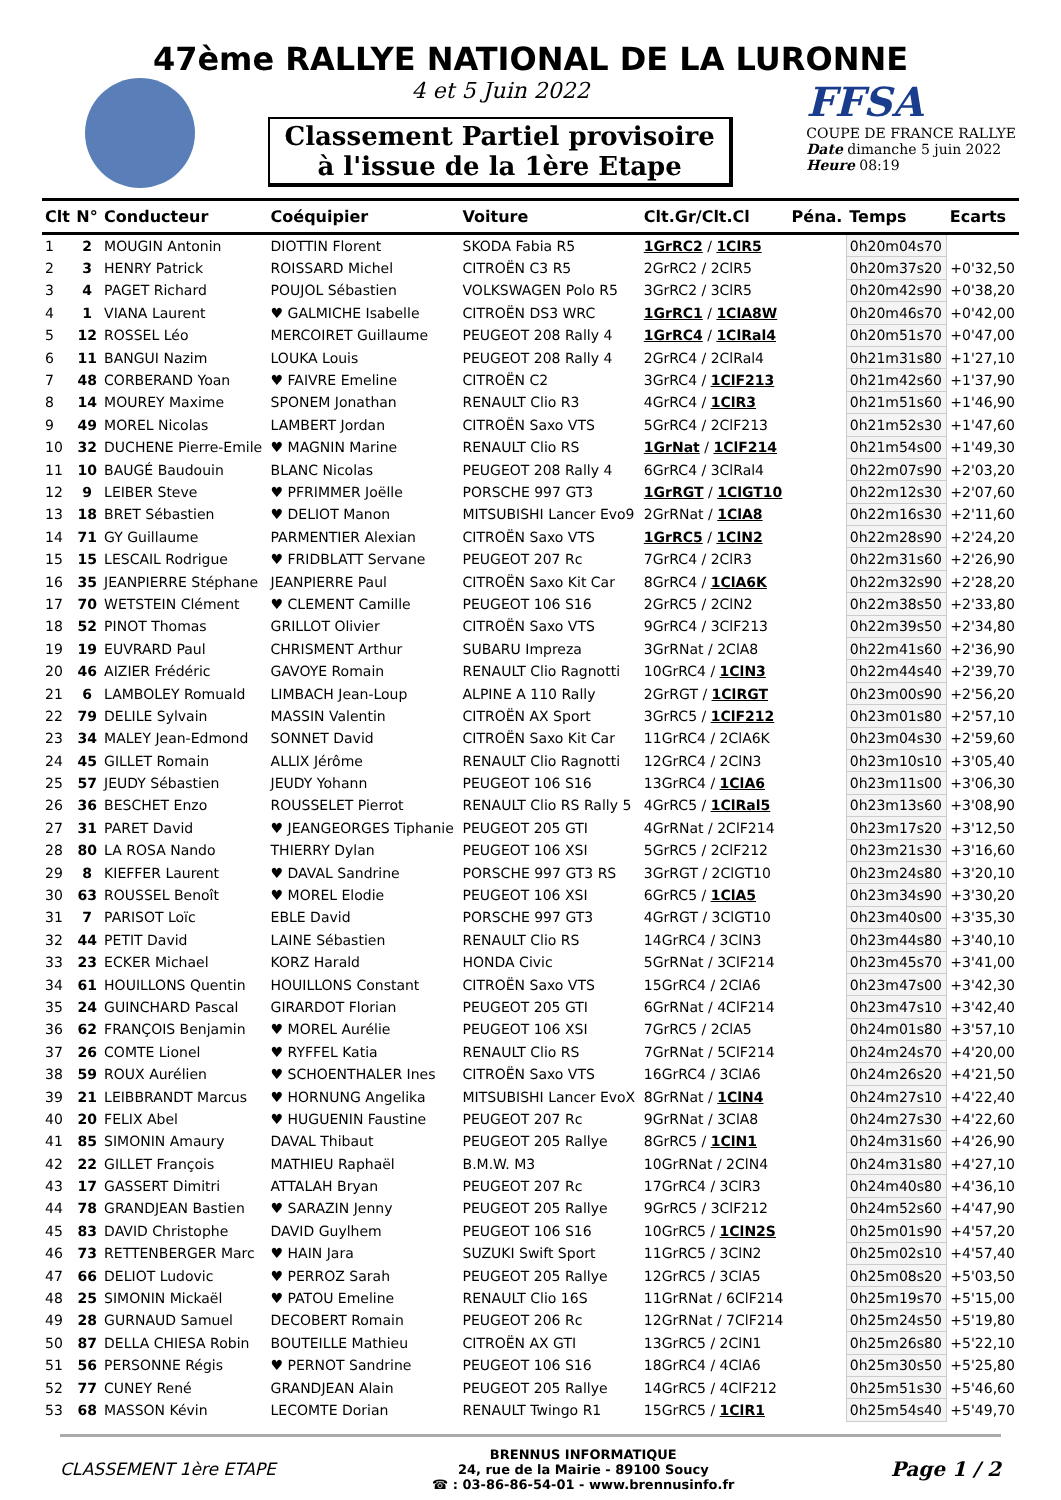47ème RALLYE NATIONAL DE LA LURONNE
4 et 5 Juin 2022
Classement Partiel provisoire
à l'issue de la 1ère Etape
FFSA
COUPE DE FRANCE RALLYE
Date dimanche 5 juin 2022
Heure 08:19
| Clt | N° | Conducteur | Coéquipier | Voiture | Clt.Gr/Clt.Cl | Péna. | Temps | Ecarts |
| --- | --- | --- | --- | --- | --- | --- | --- | --- |
| 1 | 2 | MOUGIN Antonin | DIOTTIN Florent | SKODA Fabia R5 | 1GrRC2 / 1ClR5 | | 0h20m04s70 | |
| 2 | 3 | HENRY Patrick | ROISSARD Michel | CITROËN C3 R5 | 2GrRC2 / 2ClR5 | | 0h20m37s20 | +0'32,50 |
| 3 | 4 | PAGET Richard | POUJOL Sébastien | VOLKSWAGEN Polo R5 | 3GrRC2 / 3ClR5 | | 0h20m42s90 | +0'38,20 |
| 4 | 1 | VIANA Laurent | ♥ GALMICHE Isabelle | CITROËN DS3 WRC | 1GrRC1 / 1ClA8W | | 0h20m46s70 | +0'42,00 |
| 5 | 12 | ROSSEL Léo | MERCOIRET Guillaume | PEUGEOT 208 Rally 4 | 1GrRC4 / 1ClRal4 | | 0h20m51s70 | +0'47,00 |
| 6 | 11 | BANGUI Nazim | LOUKA Louis | PEUGEOT 208 Rally 4 | 2GrRC4 / 2ClRal4 | | 0h21m31s80 | +1'27,10 |
| 7 | 48 | CORBERAND Yoan | ♥ FAIVRE Emeline | CITROËN C2 | 3GrRC4 / 1ClF213 | | 0h21m42s60 | +1'37,90 |
| 8 | 14 | MOUREY Maxime | SPONEM Jonathan | RENAULT Clio R3 | 4GrRC4 / 1ClR3 | | 0h21m51s60 | +1'46,90 |
| 9 | 49 | MOREL Nicolas | LAMBERT Jordan | CITROËN Saxo VTS | 5GrRC4 / 2ClF213 | | 0h21m52s30 | +1'47,60 |
| 10 | 32 | DUCHENE Pierre-Emile | ♥ MAGNIN Marine | RENAULT Clio RS | 1GrNat / 1ClF214 | | 0h21m54s00 | +1'49,30 |
| 11 | 10 | BAUGÉ Baudouin | BLANC Nicolas | PEUGEOT 208 Rally 4 | 6GrRC4 / 3ClRal4 | | 0h22m07s90 | +2'03,20 |
| 12 | 9 | LEIBER Steve | ♥ PFRIMMER Joëlle | PORSCHE 997 GT3 | 1GrRGT / 1ClGT10 | | 0h22m12s30 | +2'07,60 |
| 13 | 18 | BRET Sébastien | ♥ DELIOT Manon | MITSUBISHI Lancer Evo9 | 2GrRNat / 1ClA8 | | 0h22m16s30 | +2'11,60 |
| 14 | 71 | GY Guillaume | PARMENTIER Alexian | CITROËN Saxo VTS | 1GrRC5 / 1ClN2 | | 0h22m28s90 | +2'24,20 |
| 15 | 15 | LESCAIL Rodrigue | ♥ FRIDBLATT Servane | PEUGEOT 207 Rc | 7GrRC4 / 2ClR3 | | 0h22m31s60 | +2'26,90 |
| 16 | 35 | JEANPIERRE Stéphane | JEANPIERRE Paul | CITROËN Saxo Kit Car | 8GrRC4 / 1ClA6K | | 0h22m32s90 | +2'28,20 |
| 17 | 70 | WETSTEIN Clément | ♥ CLEMENT Camille | PEUGEOT 106 S16 | 2GrRC5 / 2ClN2 | | 0h22m38s50 | +2'33,80 |
| 18 | 52 | PINOT Thomas | GRILLOT Olivier | CITROËN Saxo VTS | 9GrRC4 / 3ClF213 | | 0h22m39s50 | +2'34,80 |
| 19 | 19 | EUVRARD Paul | CHRISMENT Arthur | SUBARU Impreza | 3GrRNat / 2ClA8 | | 0h22m41s60 | +2'36,90 |
| 20 | 46 | AIZIER Frédéric | GAVOYE Romain | RENAULT Clio Ragnotti | 10GrRC4 / 1ClN3 | | 0h22m44s40 | +2'39,70 |
| 21 | 6 | LAMBOLEY Romuald | LIMBACH Jean-Loup | ALPINE A 110 Rally | 2GrRGT / 1ClRGT | | 0h23m00s90 | +2'56,20 |
| 22 | 79 | DELILE Sylvain | MASSIN Valentin | CITROËN AX Sport | 3GrRC5 / 1ClF212 | | 0h23m01s80 | +2'57,10 |
| 23 | 34 | MALEY Jean-Edmond | SONNET David | CITROËN Saxo Kit Car | 11GrRC4 / 2ClA6K | | 0h23m04s30 | +2'59,60 |
| 24 | 45 | GILLET Romain | ALLIX Jérôme | RENAULT Clio Ragnotti | 12GrRC4 / 2ClN3 | | 0h23m10s10 | +3'05,40 |
| 25 | 57 | JEUDY Sébastien | JEUDY Yohann | PEUGEOT 106 S16 | 13GrRC4 / 1ClA6 | | 0h23m11s00 | +3'06,30 |
| 26 | 36 | BESCHET Enzo | ROUSSELET Pierrot | RENAULT Clio RS Rally 5 | 4GrRC5 / 1ClRal5 | | 0h23m13s60 | +3'08,90 |
| 27 | 31 | PARET David | ♥ JEANGEORGES Tiphanie | PEUGEOT 205 GTI | 4GrRNat / 2ClF214 | | 0h23m17s20 | +3'12,50 |
| 28 | 80 | LA ROSA Nando | THIERRY Dylan | PEUGEOT 106 XSI | 5GrRC5 / 2ClF212 | | 0h23m21s30 | +3'16,60 |
| 29 | 8 | KIEFFER Laurent | ♥ DAVAL Sandrine | PORSCHE 997 GT3 RS | 3GrRGT / 2ClGT10 | | 0h23m24s80 | +3'20,10 |
| 30 | 63 | ROUSSEL Benoît | ♥ MOREL Elodie | PEUGEOT 106 XSI | 6GrRC5 / 1ClA5 | | 0h23m34s90 | +3'30,20 |
| 31 | 7 | PARISOT Loïc | EBLE David | PORSCHE 997 GT3 | 4GrRGT / 3ClGT10 | | 0h23m40s00 | +3'35,30 |
| 32 | 44 | PETIT David | LAINE Sébastien | RENAULT Clio RS | 14GrRC4 / 3ClN3 | | 0h23m44s80 | +3'40,10 |
| 33 | 23 | ECKER Michael | KORZ Harald | HONDA Civic | 5GrRNat / 3ClF214 | | 0h23m45s70 | +3'41,00 |
| 34 | 61 | HOUILLONS Quentin | HOUILLONS Constant | CITROËN Saxo VTS | 15GrRC4 / 2ClA6 | | 0h23m47s00 | +3'42,30 |
| 35 | 24 | GUINCHARD Pascal | GIRARDOT Florian | PEUGEOT 205 GTI | 6GrRNat / 4ClF214 | | 0h23m47s10 | +3'42,40 |
| 36 | 62 | FRANÇOIS Benjamin | ♥ MOREL Aurélie | PEUGEOT 106 XSI | 7GrRC5 / 2ClA5 | | 0h24m01s80 | +3'57,10 |
| 37 | 26 | COMTE Lionel | ♥ RYFFEL Katia | RENAULT Clio RS | 7GrRNat / 5ClF214 | | 0h24m24s70 | +4'20,00 |
| 38 | 59 | ROUX Aurélien | ♥ SCHOENTHALER Ines | CITROËN Saxo VTS | 16GrRC4 / 3ClA6 | | 0h24m26s20 | +4'21,50 |
| 39 | 21 | LEIBBRANDT Marcus | ♥ HORNUNG Angelika | MITSUBISHI Lancer EvoX | 8GrRNat / 1ClN4 | | 0h24m27s10 | +4'22,40 |
| 40 | 20 | FELIX Abel | ♥ HUGUENIN Faustine | PEUGEOT 207 Rc | 9GrRNat / 3ClA8 | | 0h24m27s30 | +4'22,60 |
| 41 | 85 | SIMONIN Amaury | DAVAL Thibaut | PEUGEOT 205 Rallye | 8GrRC5 / 1ClN1 | | 0h24m31s60 | +4'26,90 |
| 42 | 22 | GILLET François | MATHIEU Raphaël | B.M.W. M3 | 10GrRNat / 2ClN4 | | 0h24m31s80 | +4'27,10 |
| 43 | 17 | GASSERT Dimitri | ATTALAH Bryan | PEUGEOT 207 Rc | 17GrRC4 / 3ClR3 | | 0h24m40s80 | +4'36,10 |
| 44 | 78 | GRANDJEAN Bastien | ♥ SARAZIN Jenny | PEUGEOT 205 Rallye | 9GrRC5 / 3ClF212 | | 0h24m52s60 | +4'47,90 |
| 45 | 83 | DAVID Christophe | DAVID Guylhem | PEUGEOT 106 S16 | 10GrRC5 / 1ClN2S | | 0h25m01s90 | +4'57,20 |
| 46 | 73 | RETTENBERGER Marc | ♥ HAIN Jara | SUZUKI Swift Sport | 11GrRC5 / 3ClN2 | | 0h25m02s10 | +4'57,40 |
| 47 | 66 | DELIOT Ludovic | ♥ PERROZ Sarah | PEUGEOT 205 Rallye | 12GrRC5 / 3ClA5 | | 0h25m08s20 | +5'03,50 |
| 48 | 25 | SIMONIN Mickaël | ♥ PATOU Emeline | RENAULT Clio 16S | 11GrRNat / 6ClF214 | | 0h25m19s70 | +5'15,00 |
| 49 | 28 | GURNAUD Samuel | DECOBERT Romain | PEUGEOT 206 Rc | 12GrRNat / 7ClF214 | | 0h25m24s50 | +5'19,80 |
| 50 | 87 | DELLA CHIESA Robin | BOUTEILLE Mathieu | CITROËN AX GTI | 13GrRC5 / 2ClN1 | | 0h25m26s80 | +5'22,10 |
| 51 | 56 | PERSONNE Régis | ♥ PERNOT Sandrine | PEUGEOT 106 S16 | 18GrRC4 / 4ClA6 | | 0h25m30s50 | +5'25,80 |
| 52 | 77 | CUNEY René | GRANDJEAN Alain | PEUGEOT 205 Rallye | 14GrRC5 / 4ClF212 | | 0h25m51s30 | +5'46,60 |
| 53 | 68 | MASSON Kévin | LECOMTE Dorian | RENAULT Twingo R1 | 15GrRC5 / 1ClR1 | | 0h25m54s40 | +5'49,70 |
CLASSEMENT 1ère ETAPE
BRENNUS INFORMATIQUE
24, rue de la Mairie - 89100 Soucy
☎ : 03-86-86-54-01 - www.brennusinfo.fr
Page 1 / 2